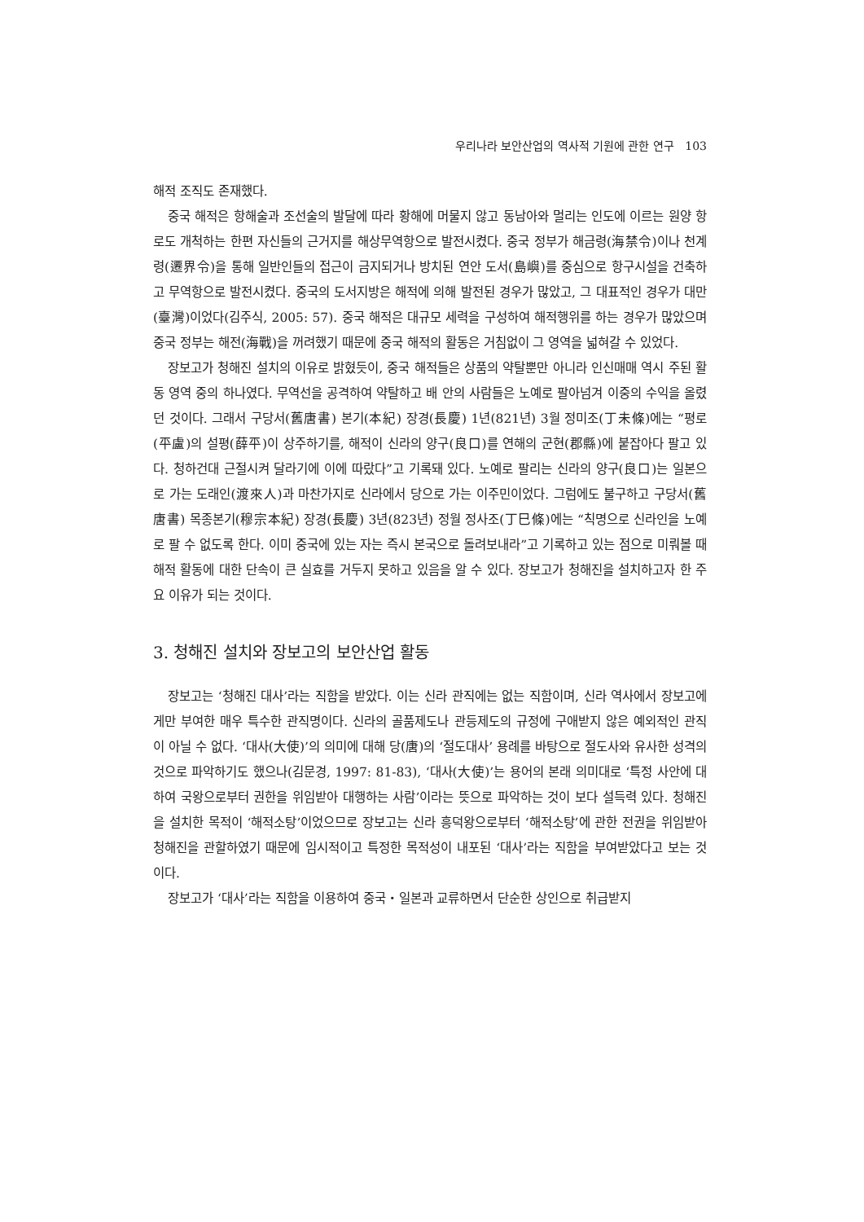우리나라 보안산업의 역사적 기원에 관한 연구 103
해적 조직도 존재했다.
중국 해적은 항해술과 조선술의 발달에 따라 황해에 머물지 않고 동남아와 멀리는 인도에 이르는 원양 항로도 개척하는 한편 자신들의 근거지를 해상무역항으로 발전시켰다. 중국 정부가 해금령(海禁令)이나 천계령(遷界令)을 통해 일반인들의 접근이 금지되거나 방치된 연안 도서(島嶼)를 중심으로 항구시설을 건축하고 무역항으로 발전시켰다. 중국의 도서지방은 해적에 의해 발전된 경우가 많았고, 그 대표적인 경우가 대만(臺灣)이었다(김주식, 2005: 57). 중국 해적은 대규모 세력을 구성하여 해적행위를 하는 경우가 많았으며 중국 정부는 해전(海戰)을 꺼려했기 때문에 중국 해적의 활동은 거침없이 그 영역을 넓혀갈 수 있었다.
장보고가 청해진 설치의 이유로 밝혔듯이, 중국 해적들은 상품의 약탈뿐만 아니라 인신매매 역시 주된 활동 영역 중의 하나였다. 무역선을 공격하여 약탈하고 배 안의 사람들은 노예로 팔아넘겨 이중의 수익을 올렸던 것이다. 그래서 구당서(舊唐書) 본기(本紀) 장경(長慶) 1년(821년) 3월 정미조(丁未條)에는 “평로(平盧)의 설평(薛平)이 상주하기를, 해적이 신라의 양구(良口)를 연해의 군현(郡縣)에 붙잡아다 팔고 있다. 청하건대 근절시켜 달라기에 이에 따랐다”고 기록돼 있다. 노예로 팔리는 신라의 양구(良口)는 일본으로 가는 도래인(渡來人)과 마찬가지로 신라에서 당으로 가는 이주민이었다. 그럼에도 불구하고 구당서(舊唐書) 목종본기(穆宗本紀) 장경(長慶) 3년(823년) 정월 정사조(丁巳條)에는 “칙명으로 신라인을 노예로 팔 수 없도록 한다. 이미 중국에 있는 자는 즉시 본국으로 돌려보내라”고 기록하고 있는 점으로 미뤄볼 때 해적 활동에 대한 단속이 큰 실효를 거두지 못하고 있음을 알 수 있다. 장보고가 청해진을 설치하고자 한 주요 이유가 되는 것이다.
3. 청해진 설치와 장보고의 보안산업 활동
장보고는 ‘청해진 대사’라는 직함을 받았다. 이는 신라 관직에는 없는 직함이며, 신라 역사에서 장보고에게만 부여한 매우 특수한 관직명이다. 신라의 골품제도나 관등제도의 규정에 구애받지 않은 예외적인 관직이 아닐 수 없다. ‘대사(大使)’의 의미에 대해 당(唐)의 ‘절도대사’ 용례를 바탕으로 절도사와 유사한 성격의 것으로 파악하기도 했으나(김문경, 1997: 81-83), ‘대사(大使)’는 용어의 본래 의미대로 ‘특정 사안에 대하여 국왕으로부터 권한을 위임받아 대행하는 사람’이라는 뜻으로 파악하는 것이 보다 설득력 있다. 청해진을 설치한 목적이 ‘해적소탕’이었으므로 장보고는 신라 흥덕왕으로부터 ‘해적소탕’에 관한 전권을 위임받아 청해진을 관할하였기 때문에 임시적이고 특정한 목적성이 내포된 ‘대사’라는 직함을 부여받았다고 보는 것이다.
장보고가 ‘대사’라는 직함을 이용하여 중국・일본과 교류하면서 단순한 상인으로 취급받지